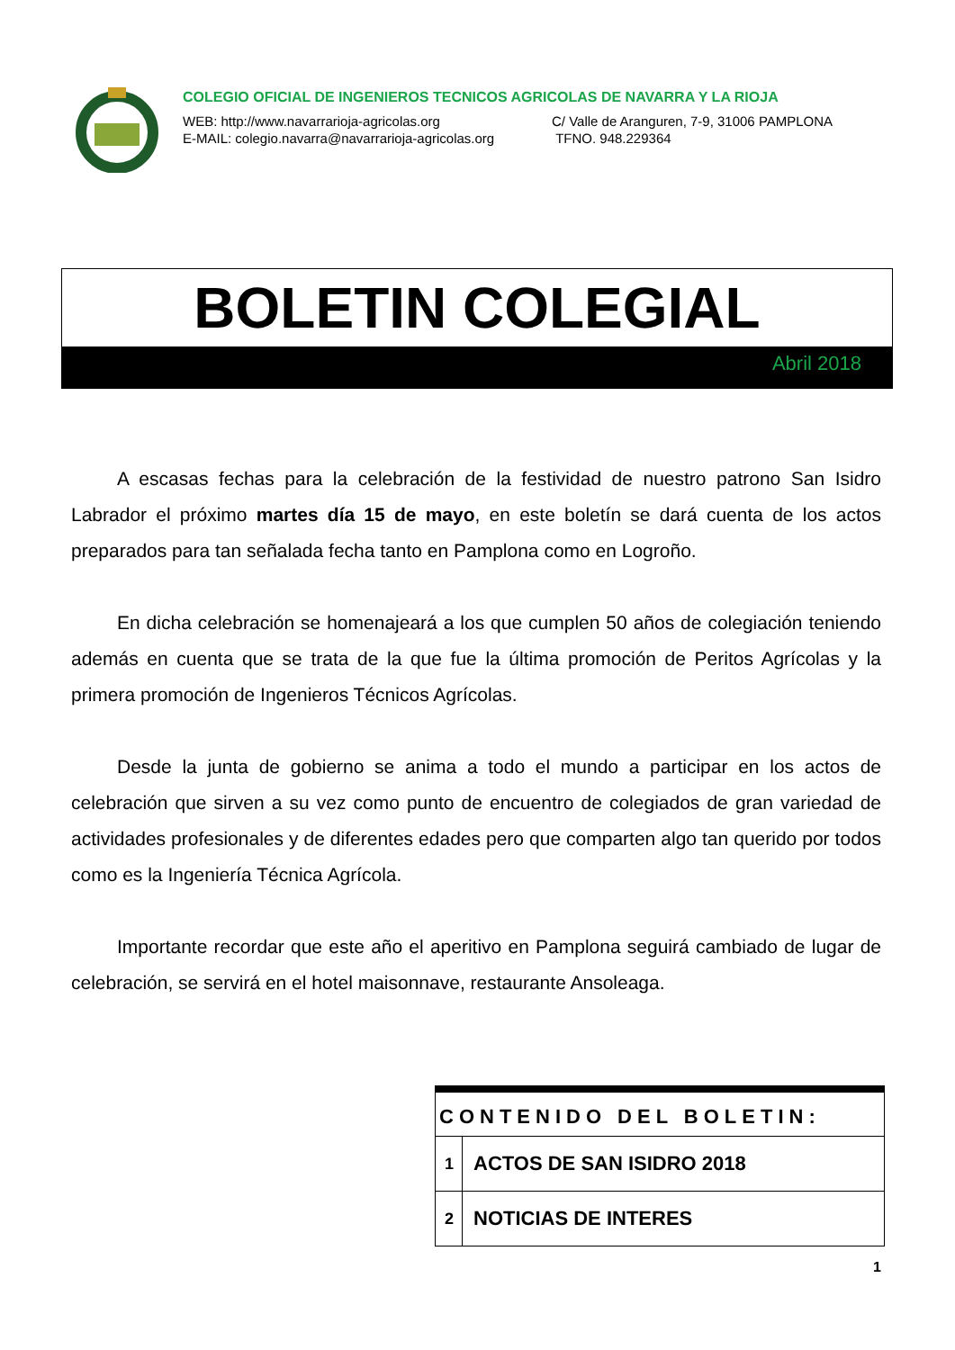COLEGIO OFICIAL DE INGENIEROS TECNICOS AGRICOLAS DE NAVARRA Y LA RIOJA
WEB: http://www.navarrarioja-agricolas.org C/ Valle de Aranguren, 7-9, 31006 PAMPLONA
E-MAIL: colegio.navarra@navarrarioja-agricolas.org TFNO. 948.229364
BOLETIN COLEGIAL
Abril 2018
A escasas fechas para la celebración de la festividad de nuestro patrono San Isidro Labrador el próximo martes día 15 de mayo, en este boletín se dará cuenta de los actos preparados para tan señalada fecha tanto en Pamplona como en Logroño.
En dicha celebración se homenajeará a los que cumplen 50 años de colegiación teniendo además en cuenta que se trata de la que fue la última promoción de Peritos Agrícolas y la primera promoción de Ingenieros Técnicos Agrícolas.
Desde la junta de gobierno se anima a todo el mundo a participar en los actos de celebración que sirven a su vez como punto de encuentro de colegiados de gran variedad de actividades profesionales y de diferentes edades pero que comparten algo tan querido por todos como es la Ingeniería Técnica Agrícola.
Importante recordar que este año el aperitivo en Pamplona seguirá cambiado de lugar de celebración, se servirá en el hotel maisonnave, restaurante Ansoleaga.
| CONTENIDO DEL BOLETIN: | |
| --- | --- |
| 1 | ACTOS DE SAN ISIDRO 2018 |
| 2 | NOTICIAS DE INTERES |
1